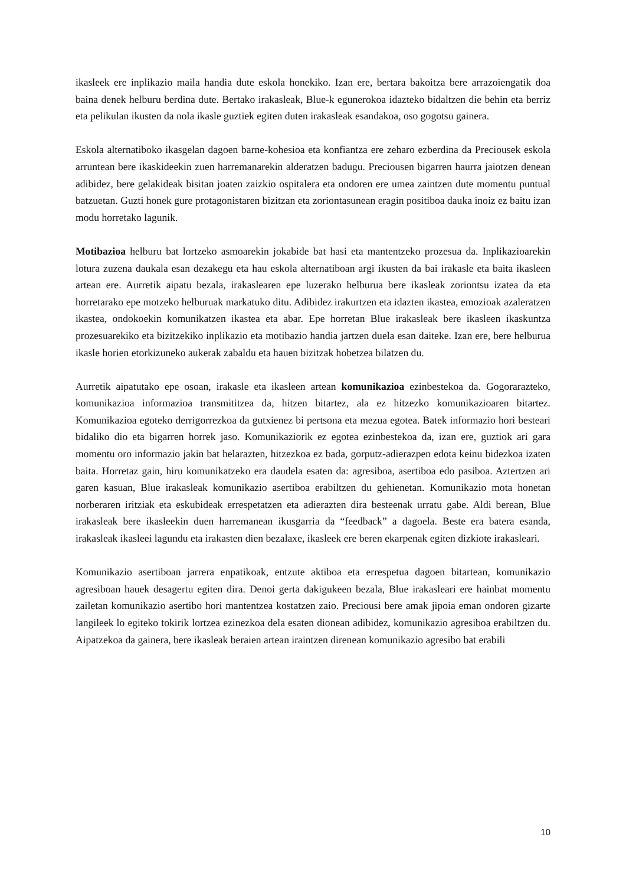ikasleek ere inplikazio maila handia dute eskola honekiko. Izan ere, bertara bakoitza bere arrazoiengatik doa baina denek helburu berdina dute. Bertako irakasleak, Blue-k egunerokoa idazteko bidaltzen die behin eta berriz eta pelikulan ikusten da nola ikasle guztiek egiten duten irakasleak esandakoa, oso gogotsu gainera.
Eskola alternatiboko ikasgelan dagoen barne-kohesioa eta konfiantza ere zeharo ezberdina da Preciousek eskola arruntean bere ikaskideekin zuen harremanarekin alderatzen badugu. Preciousen bigarren haurra jaiotzen denean adibidez, bere gelakideak bisitan joaten zaizkio ospitalera eta ondoren ere umea zaintzen dute momentu puntual batzuetan. Guzti honek gure protagonistaren bizitzan eta zoriontasunean eragin positiboa dauka inoiz ez baitu izan modu horretako lagunik.
Motibazioa helburu bat lortzeko asmoarekin jokabide bat hasi eta mantentzeko prozesua da. Inplikazioarekin lotura zuzena daukala esan dezakegu eta hau eskola alternatiboan argi ikusten da bai irakasle eta baita ikasleen artean ere. Aurretik aipatu bezala, irakaslearen epe luzerako helburua bere ikasleak zoriontsu izatea da eta horretarako epe motzeko helburuak markatuko ditu. Adibidez irakurtzen eta idazten ikastea, emozioak azaleratzen ikastea, ondokoekin komunikatzen ikastea eta abar. Epe horretan Blue irakasleak bere ikasleen ikaskuntza prozesuarekiko eta bizitzekiko inplikazio eta motibazio handia jartzen duela esan daiteke. Izan ere, bere helburua ikasle horien etorkizuneko aukerak zabaldu eta hauen bizitzak hobetzea bilatzen du.
Aurretik aipatutako epe osoan, irakasle eta ikasleen artean komunikazioa ezinbestekoa da. Gogorarazteko, komunikazioa informazioa transmititzea da, hitzen bitartez, ala ez hitzezko komunikazioaren bitartez. Komunikazioa egoteko derrigorrezkoa da gutxienez bi pertsona eta mezua egotea. Batek informazio hori besteari bidaliko dio eta bigarren horrek jaso. Komunikaziorik ez egotea ezinbestekoa da, izan ere, guztiok ari gara momentu oro informazio jakin bat helarazten, hitzezkoa ez bada, gorputz-adierazpen edota keinu bidezkoa izaten baita. Horretaz gain, hiru komunikatzeko era daudela esaten da: agresiboa, asertiboa edo pasiboa. Aztertzen ari garen kasuan, Blue irakasleak komunikazio asertiboa erabiltzen du gehienetan. Komunikazio mota honetan norberaren iritziak eta eskubideak errespetatzen eta adierazten dira besteenak urratu gabe. Aldi berean, Blue irakasleak bere ikasleekin duen harremanean ikusgarria da “feedback” a dagoela. Beste era batera esanda, irakasleak ikasleei lagundu eta irakasten dien bezalaxe, ikasleek ere beren ekarpenak egiten dizkiote irakasleari.
Komunikazio asertiboan jarrera enpatikoak, entzute aktiboa eta errespetua dagoen bitartean, komunikazio agresiboan hauek desagertu egiten dira. Denoi gerta dakigukeen bezala, Blue irakasleari ere hainbat momentu zailetan komunikazio asertibo hori mantentzea kostatzen zaio. Preciousi bere amak jipoia eman ondoren gizarte langileek lo egiteko tokirik lortzea ezinezkoa dela esaten dionean adibidez, komunikazio agresiboa erabiltzen du. Aipatzekoa da gainera, bere ikasleak beraien artean iraintzen direnean komunikazio agresibo bat erabili
10